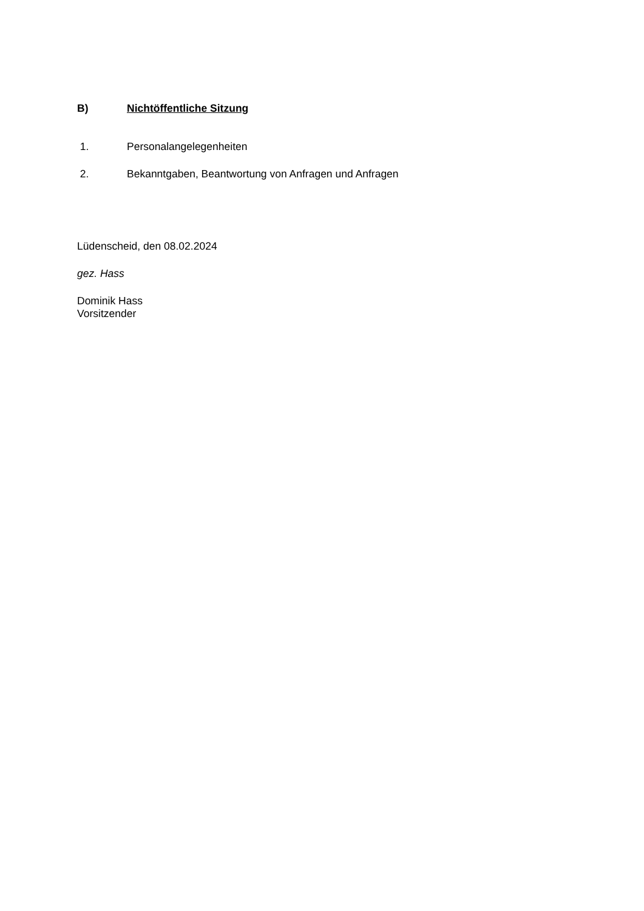B) Nichtöffentliche Sitzung
1. Personalangelegenheiten
2. Bekanntgaben, Beantwortung von Anfragen und Anfragen
Lüdenscheid, den 08.02.2024
gez. Hass
Dominik Hass
Vorsitzender